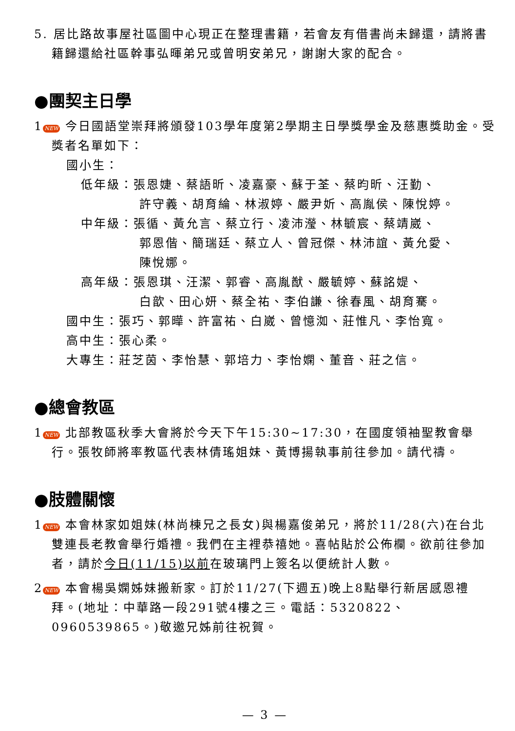5. 居比路故事屋社區圖中心現正在整理書籍，若會友有借書尚未歸還，請將書籍歸還給社區幹事弘暉弟兄或曾明安弟兄，謝謝大家的配合。
●團契主日學
1 NEW 今日國語堂崇拜將頒發103學年度第2學期主日學獎學金及慈惠獎助金。受獎者名單如下：
國小生：
低年級：張恩婕、蔡語昕、凌嘉豪、蘇于荃、蔡昀昕、汪勤、
許守義、胡育綸、林淑婷、嚴尹妡、高胤侯、陳悅婷。
中年級：張循、黃允言、蔡立行、凌沛瀅、林毓宸、蔡靖崴、
郭恩偕、簡瑞廷、蔡立人、曾冠傑、林沛誼、黃允愛、
陳悅娜。
高年級：張恩琪、汪潔、郭睿、高胤猷、嚴毓婷、蘇詺媞、
白歆、田心妍、蔡全祐、李伯謙、徐春風、胡育騫。
國中生：張巧、郭曄、許富祐、白崴、曾憶洳、莊惟凡、李怡寬。
高中生：張心柔。
大專生：莊芝茵、李怡慧、郭培力、李怡嫻、董音、莊之信。
●總會教區
1 NEW 北部教區秋季大會將於今天下午15:30~17:30，在國度領袖聖教會舉行。張牧師將率教區代表林倩瑤姐妹、黃博揚執事前往參加。請代禱。
●肢體關懷
1 NEW 本會林家如姐妹(林尚棟兄之長女)與楊嘉俊弟兄，將於11/28(六)在台北雙連長老教會舉行婚禮。我們在主裡恭禧她。喜帖貼於公佈欄。欲前往參加者，請於今日(11/15)以前在玻璃門上簽名以便統計人數。
2 NEW 本會楊吳嫻姊妹搬新家。訂於11/27(下週五)晚上8點舉行新居感恩禮拜。(地址：中華路一段291號4樓之三。電話：5320822、0960539865。)敬邀兄姊前往祝賀。
— 3 —